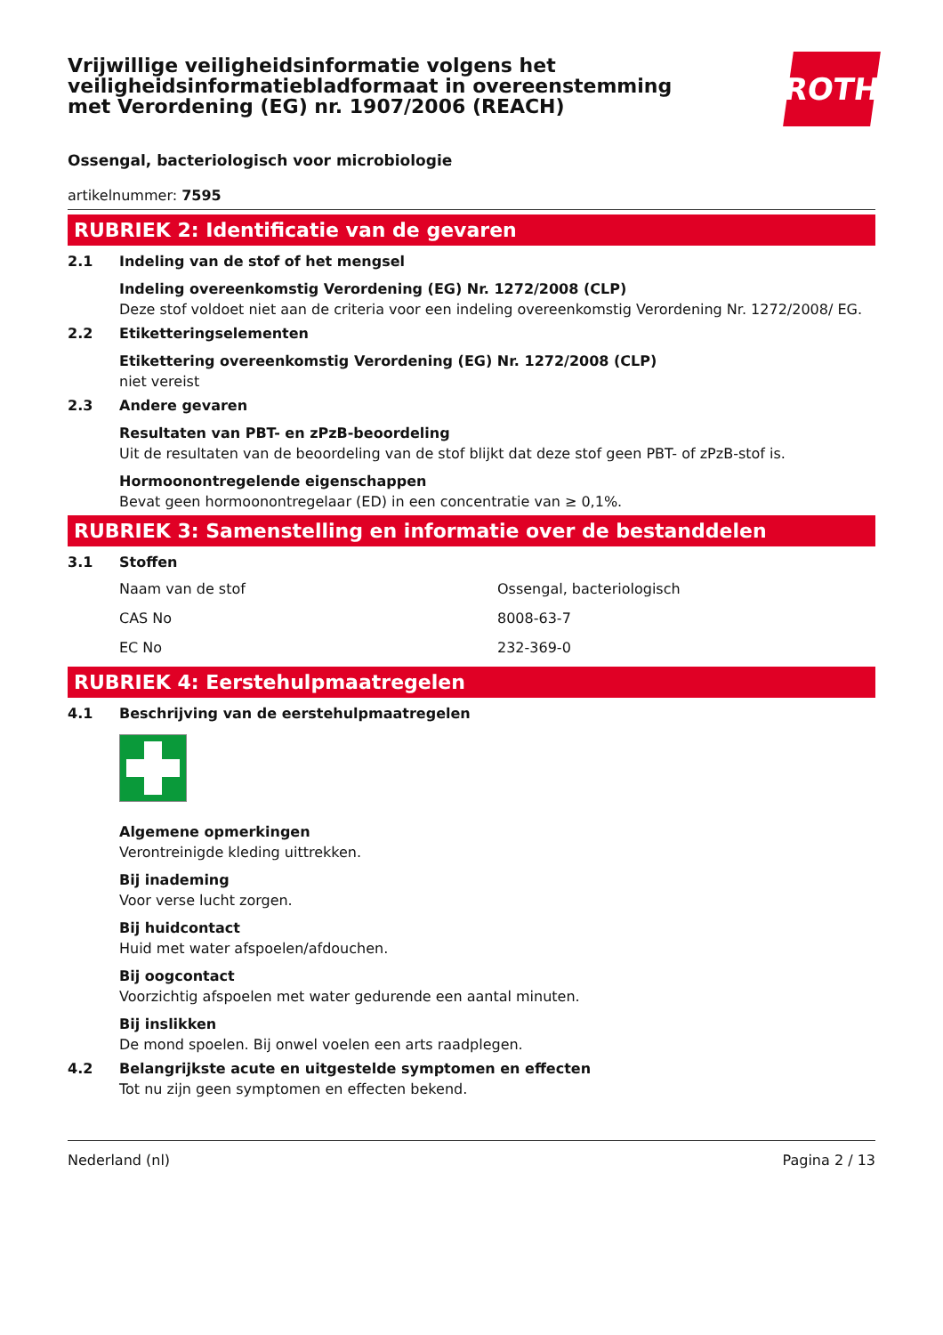Vrijwillige veiligheidsinformatie volgens het
veiligheidsinformatiebladformaat in overeenstemming
met Verordening (EG) nr. 1907/2006 (REACH)
ROTH
Ossengal, bacteriologisch voor microbiologie
artikelnummer: 7595
RUBRIEK 2: Identificatie van de gevaren
2.1 Indeling van de stof of het mengsel
Indeling overeenkomstig Verordening (EG) Nr. 1272/2008 (CLP)
Deze stof voldoet niet aan de criteria voor een indeling overeenkomstig Verordening Nr. 1272/2008/ EG.
2.2 Etiketteringselementen
Etikettering overeenkomstig Verordening (EG) Nr. 1272/2008 (CLP)
niet vereist
2.3 Andere gevaren
Resultaten van PBT- en zPzB-beoordeling
Uit de resultaten van de beoordeling van de stof blijkt dat deze stof geen PBT- of zPzB-stof is.
Hormoonontregelende eigenschappen
Bevat geen hormoonontregelaar (ED) in een concentratie van ≥ 0,1%.
RUBRIEK 3: Samenstelling en informatie over de bestanddelen
3.1 Stoffen
| Naam van de stof | Ossengal, bacteriologisch |
| CAS No | 8008-63-7 |
| EC No | 232-369-0 |
RUBRIEK 4: Eerstehulpmaatregelen
4.1 Beschrijving van de eerstehulpmaatregelen
Algemene opmerkingen
Verontreinigde kleding uittrekken.
Bij inademing
Voor verse lucht zorgen.
Bij huidcontact
Huid met water afspoelen/afdouchen.
Bij oogcontact
Voorzichtig afspoelen met water gedurende een aantal minuten.
Bij inslikken
De mond spoelen. Bij onwel voelen een arts raadplegen.
4.2 Belangrijkste acute en uitgestelde symptomen en effecten
Tot nu zijn geen symptomen en effecten bekend.
Nederland (nl) Pagina 2 / 13